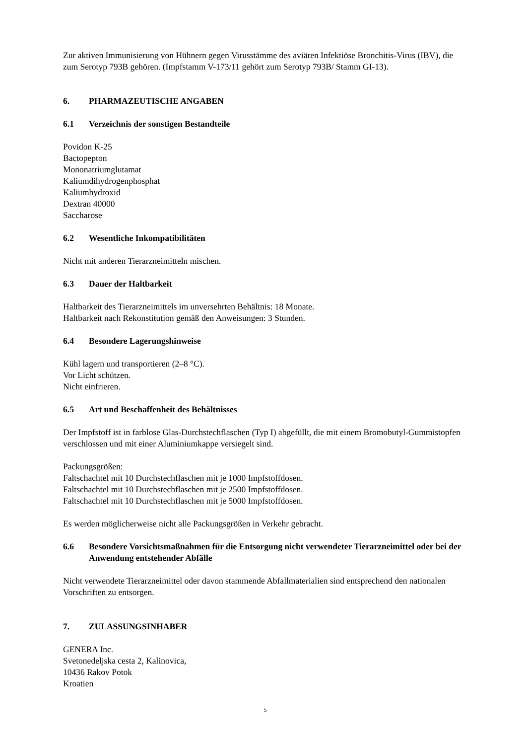Zur aktiven Immunisierung von Hühnern gegen Virusstämme des aviären Infektiöse Bronchitis-Virus (IBV), die zum Serotyp 793B gehören. (Impfstamm V-173/11 gehört zum Serotyp 793B/ Stamm GI-13).
6. PHARMAZEUTISCHE ANGABEN
6.1 Verzeichnis der sonstigen Bestandteile
Povidon K-25
Bactopepton
Mononatriumglutamat
Kaliumdihydrogenphosphat
Kaliumhydroxid
Dextran 40000
Saccharose
6.2 Wesentliche Inkompatibilitäten
Nicht mit anderen Tierarzneimitteln mischen.
6.3 Dauer der Haltbarkeit
Haltbarkeit des Tierarzneimittels im unversehrten Behältnis: 18 Monate.
Haltbarkeit nach Rekonstitution gemäß den Anweisungen: 3 Stunden.
6.4 Besondere Lagerungshinweise
Kühl lagern und transportieren (2–8 °C).
Vor Licht schützen.
Nicht einfrieren.
6.5 Art und Beschaffenheit des Behältnisses
Der Impfstoff ist in farblose Glas-Durchstechflaschen (Typ I) abgefüllt, die mit einem Bromobutyl-Gummistopfen verschlossen und mit einer Aluminiumkappe versiegelt sind.
Packungsgrößen:
Faltschachtel mit 10 Durchstechflaschen mit je 1000 Impfstoffdosen.
Faltschachtel mit 10 Durchstechflaschen mit je 2500 Impfstoffdosen.
Faltschachtel mit 10 Durchstechflaschen mit je 5000 Impfstoffdosen.
Es werden möglicherweise nicht alle Packungsgrößen in Verkehr gebracht.
6.6 Besondere Vorsichtsmaßnahmen für die Entsorgung nicht verwendeter Tierarzneimittel oder bei der Anwendung entstehender Abfälle
Nicht verwendete Tierarzneimittel oder davon stammende Abfallmaterialien sind entsprechend den nationalen Vorschriften zu entsorgen.
7. ZULASSUNGSINHABER
GENERA Inc.
Svetonedeljska cesta 2, Kalinovica,
10436 Rakov Potok
Kroatien
5